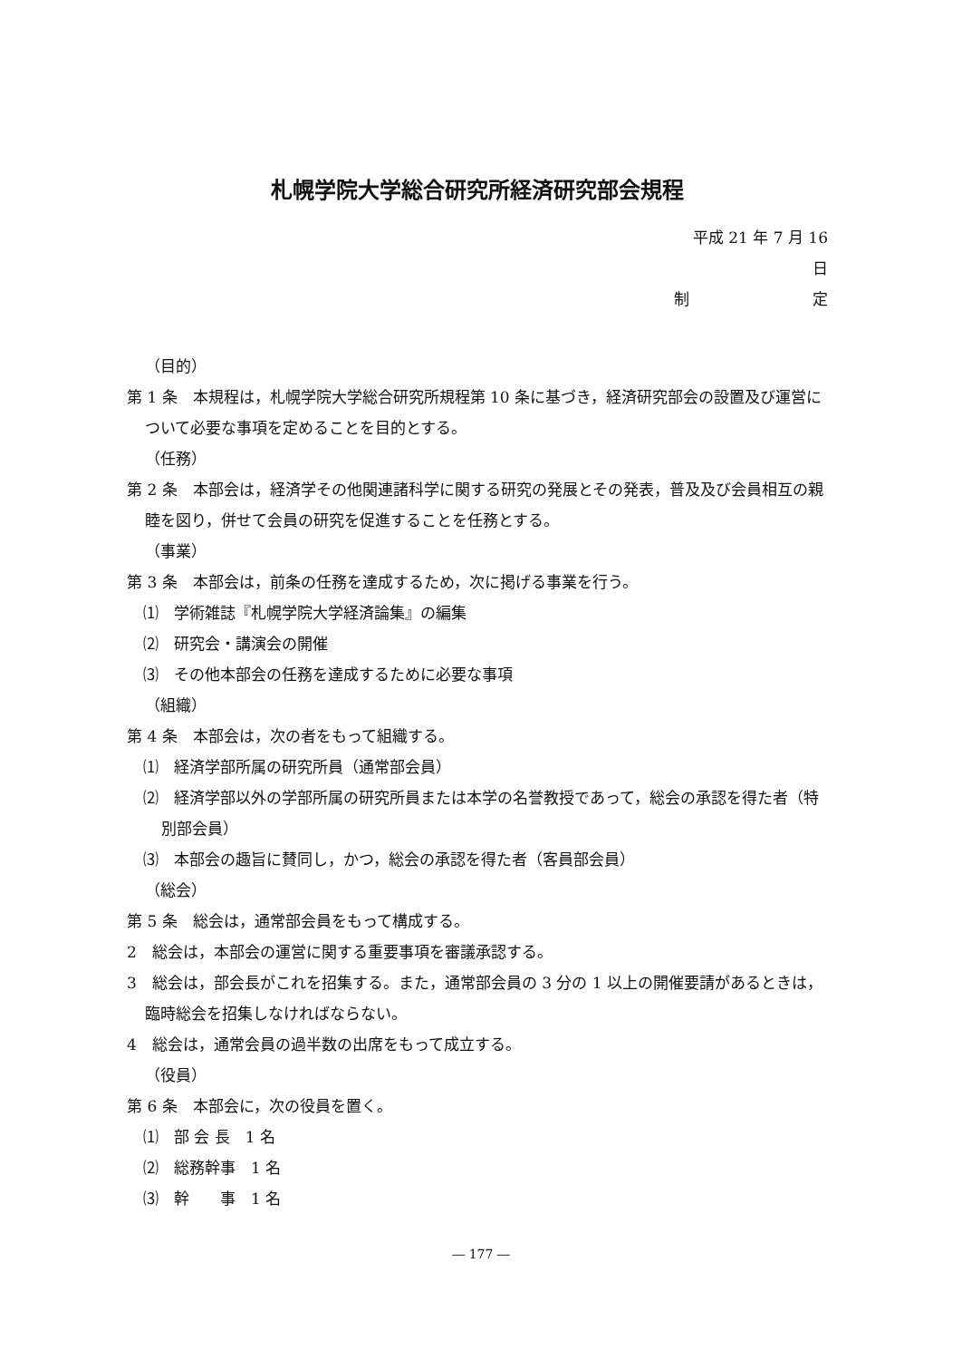札幌学院大学総合研究所経済研究部会規程
平成 21 年 7 月 16 日
制 定
（目的）
第 1 条　本規程は，札幌学院大学総合研究所規程第 10 条に基づき，経済研究部会の設置及び運営について必要な事項を定めることを目的とする。
（任務）
第 2 条　本部会は，経済学その他関連諸科学に関する研究の発展とその発表，普及及び会員相互の親睦を図り，併せて会員の研究を促進することを任務とする。
（事業）
第 3 条　本部会は，前条の任務を達成するため，次に掲げる事業を行う。
⑴　学術雑誌『札幌学院大学経済論集』の編集
⑵　研究会・講演会の開催
⑶　その他本部会の任務を達成するために必要な事項
（組織）
第 4 条　本部会は，次の者をもって組織する。
⑴　経済学部所属の研究所員（通常部会員）
⑵　経済学部以外の学部所属の研究所員または本学の名誉教授であって，総会の承認を得た者（特別部会員）
⑶　本部会の趣旨に賛同し，かつ，総会の承認を得た者（客員部会員）
（総会）
第 5 条　総会は，通常部会員をもって構成する。
2　総会は，本部会の運営に関する重要事項を審議承認する。
3　総会は，部会長がこれを招集する。また，通常部会員の 3 分の 1 以上の開催要請があるときは，臨時総会を招集しなければならない。
4　総会は，通常会員の過半数の出席をもって成立する。
（役員）
第 6 条　本部会に，次の役員を置く。
⑴　部 会 長　1 名
⑵　総務幹事　1 名
⑶　幹　　事　1 名
― 177 ―